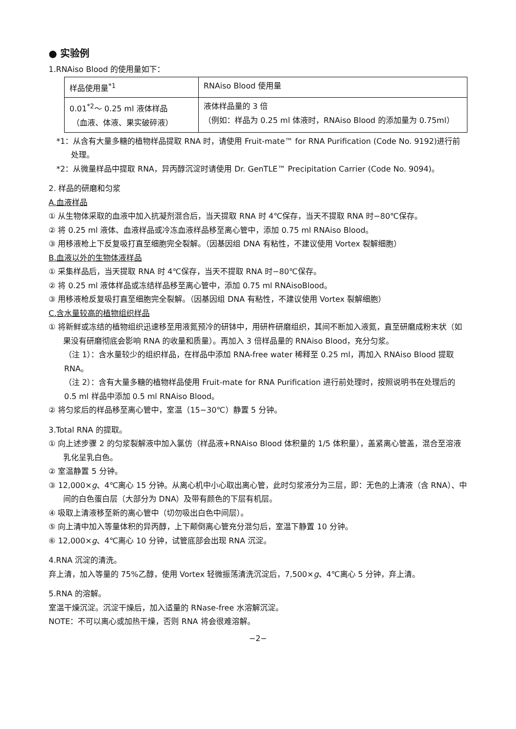● 实验例
1.RNAiso Blood 的使用量如下：
| 样品使用量<sup>*1</sup> | RNAiso Blood 使用量 |
| 0.01<sup>*2</sup>～ 0.25 ml 液体样品 （血液、体液、果实破碎液） | 液体样品量的 3 倍 （例如：样品为 0.25 ml 体液时，RNAiso Blood 的添加量为 0.75ml） |
*1：从含有大量多糖的植物样品提取 RNA 时，请使用 Fruit-mate™ for RNA Purification (Code No. 9192)进行前处理。
*2：从微量样品中提取 RNA，异丙醇沉淀时请使用 Dr. GenTLE™ Precipitation Carrier (Code No. 9094)。
2. 样品的研磨和匀浆
A.血液样品
① 从生物体采取的血液中加入抗凝剂混合后，当天提取 RNA 时 4℃保存，当天不提取 RNA 时−80℃保存。
② 将 0.25 ml 液体、血液样品或冷冻血液样品移至离心管中，添加 0.75 ml RNAiso Blood。
③ 用移液枪上下反复吸打直至细胞完全裂解。（因基因组 DNA 有粘性，不建议使用 Vortex 裂解细胞）
B.血液以外的生物体液样品
① 采集样品后，当天提取 RNA 时 4℃保存，当天不提取 RNA 时−80℃保存。
② 将 0.25 ml 液体样品或冻结样品移至离心管中，添加 0.75 ml RNAisoBlood。
③ 用移液枪反复吸打直至细胞完全裂解。（因基因组 DNA 有粘性，不建议使用 Vortex 裂解细胞）
C.含水量较高的植物组织样品
① 将新鲜或冻结的植物组织迅速移至用液氮预冷的研钵中，用研杵研磨组织，其间不断加入液氮，直至研磨成粉末状（如果没有研磨彻底会影响 RNA 的收量和质量）。再加入 3 倍样品量的 RNAiso Blood，充分匀浆。
（注 1）：含水量较少的组织样品，在样品中添加 RNA-free water 稀释至 0.25 ml，再加入 RNAiso Blood 提取 RNA。
（注 2）：含有大量多糖的植物样品使用 Fruit-mate for RNA Purification 进行前处理时，按照说明书在处理后的 0.5 ml 样品中添加 0.5 ml RNAiso Blood。
② 将匀浆后的样品移至离心管中，室温（15−30℃）静置 5 分钟。
3.Total RNA 的提取。
① 向上述步骤 2 的匀浆裂解液中加入氯仿（样品液+RNAiso Blood 体积量的 1/5 体积量），盖紧离心管盖，混合至溶液乳化呈乳白色。
② 室温静置 5 分钟。
③ 12,000×g、4℃离心 15 分钟。从离心机中小心取出离心管，此时匀浆液分为三层，即：无色的上清液（含 RNA）、中间的白色蛋白层（大部分为 DNA）及带有颜色的下层有机层。
④ 吸取上清液移至新的离心管中（切勿吸出白色中间层）。
⑤ 向上清中加入等量体积的异丙醇，上下颠倒离心管充分混匀后，室温下静置 10 分钟。
⑥ 12,000×g、4℃离心 10 分钟，试管底部会出现 RNA 沉淀。
4.RNA 沉淀的清洗。
弃上清，加入等量的 75%乙醇，使用 Vortex 轻微振荡清洗沉淀后，7,500×g、4℃离心 5 分钟，弃上清。
5.RNA 的溶解。
室温干燥沉淀。沉淀干燥后，加入适量的 RNase-free 水溶解沉淀。
NOTE：不可以离心或加热干燥，否则 RNA 将会很难溶解。
−2−